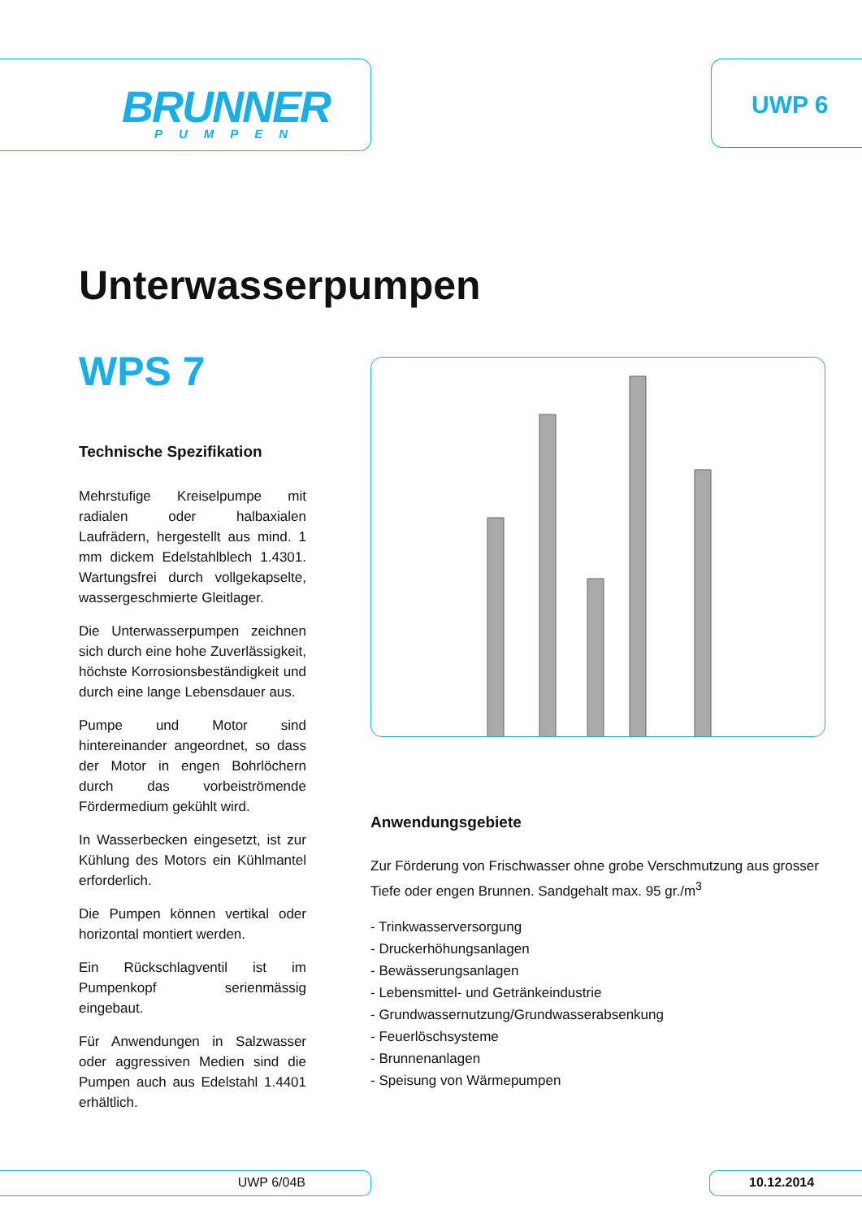BRUNNER
PUMPEN
UWP 6
Unterwasserpumpen
WPS 7
Technische Spezifikation
Mehrstufige Kreiselpumpe mit radialen oder halbaxialen Laufrädern, hergestellt aus mind. 1 mm dickem Edelstahlblech 1.4301. Wartungsfrei durch vollgekapselte, wassergeschmierte Gleitlager.
Die Unterwasserpumpen zeichnen sich durch eine hohe Zuverlässigkeit, höchste Korrosionsbeständigkeit und durch eine lange Lebensdauer aus.
Pumpe und Motor sind hintereinander angeordnet, so dass der Motor in engen Bohrlöchern durch das vorbeiströmende Fördermedium gekühlt wird.
In Wasserbecken eingesetzt, ist zur Kühlung des Motors ein Kühlmantel erforderlich.
Die Pumpen können vertikal oder horizontal montiert werden.
Ein Rückschlagventil ist im Pumpenkopf serienmässig eingebaut.
Für Anwendungen in Salzwasser oder aggressiven Medien sind die Pumpen auch aus Edelstahl 1.4401 erhältlich.
Anwendungsgebiete
Zur Förderung von Frischwasser ohne grobe Verschmutzung aus grosser Tiefe oder engen Brunnen. Sandgehalt max. 95 gr./m<sup>3</sup>
- Trinkwasserversorgung
- Druckerhöhungsanlagen
- Bewässerungsanlagen
- Lebensmittel- und Getränkeindustrie
- Grundwassernutzung/Grundwasserabsenkung
- Feuerlöschsysteme
- Brunnenanlagen
- Speisung von Wärmepumpen
UWP 6/04B 10.12.2014